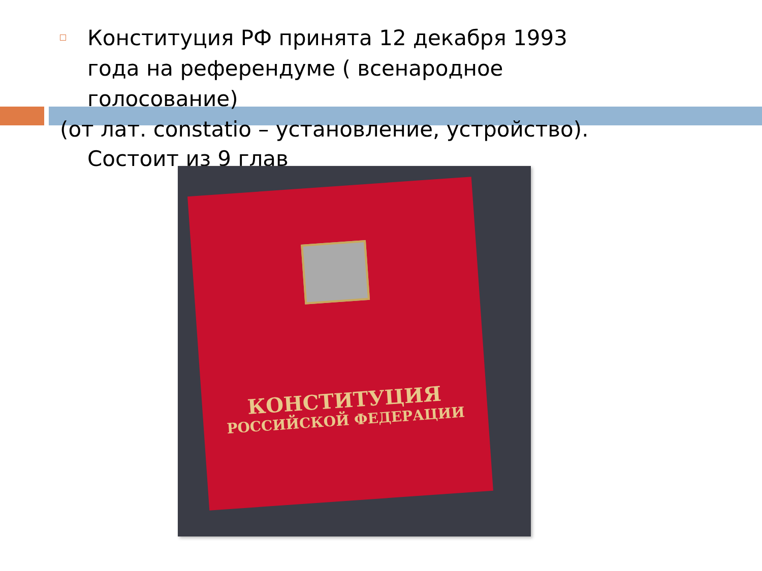Конституция РФ принята 12 декабря 1993 года на референдуме ( всенародное голосование)
(от лат. constatio – установление, устройство).
Состоит из 9 глав
КОНСТИТУЦИЯ
РОССИЙСКОЙ ФЕДЕРАЦИИ